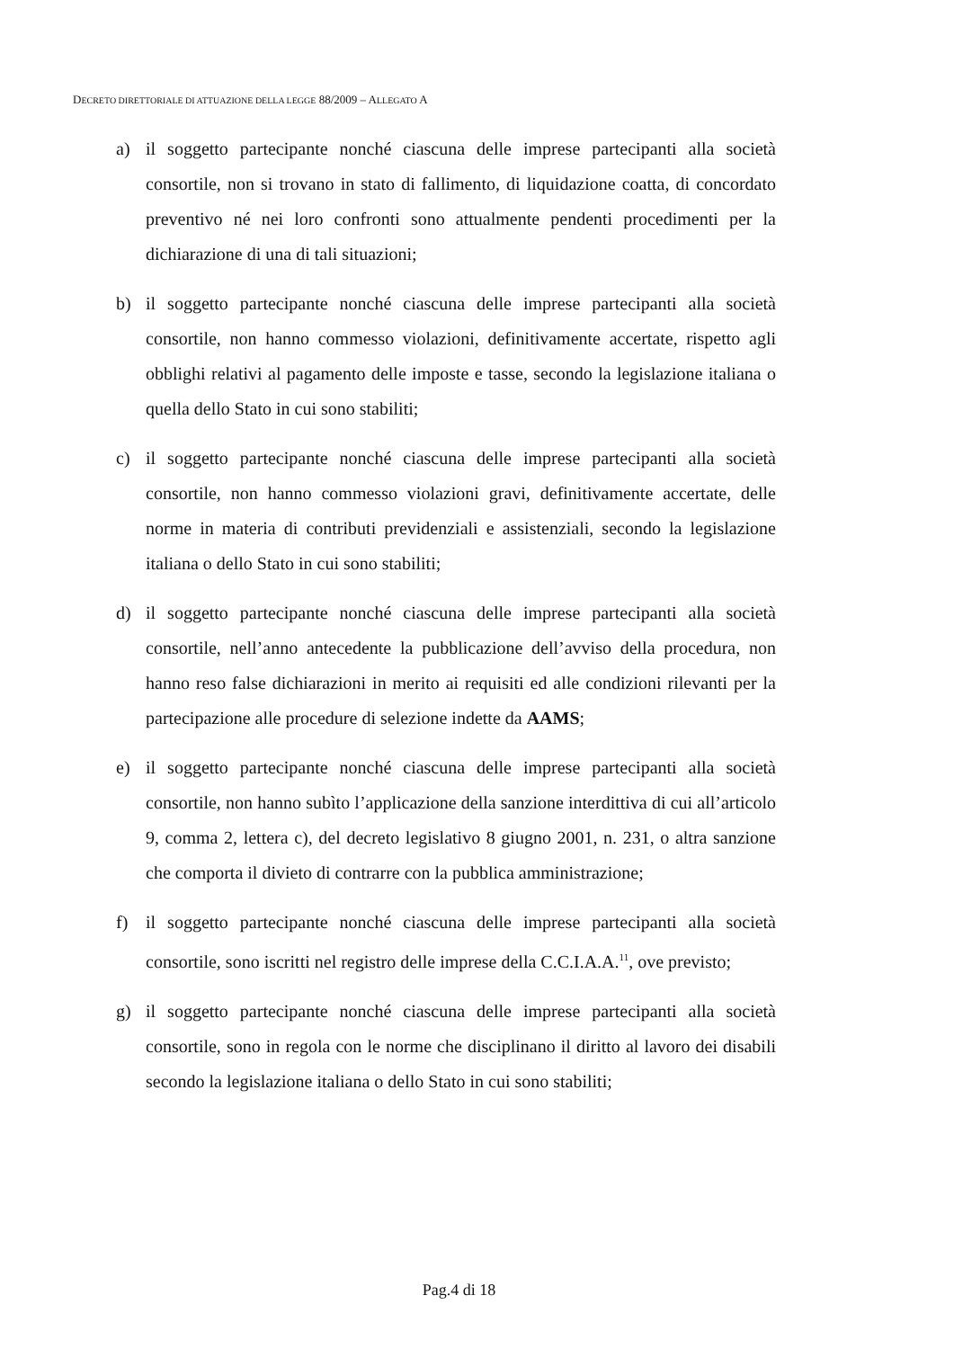DECRETO DIRETTORIALE DI ATTUAZIONE DELLA LEGGE 88/2009 – ALLEGATO A
a) il soggetto partecipante nonché ciascuna delle imprese partecipanti alla società consortile, non si trovano in stato di fallimento, di liquidazione coatta, di concordato preventivo né nei loro confronti sono attualmente pendenti procedimenti per la dichiarazione di una di tali situazioni;
b) il soggetto partecipante nonché ciascuna delle imprese partecipanti alla società consortile, non hanno commesso violazioni, definitivamente accertate, rispetto agli obblighi relativi al pagamento delle imposte e tasse, secondo la legislazione italiana o quella dello Stato in cui sono stabiliti;
c) il soggetto partecipante nonché ciascuna delle imprese partecipanti alla società consortile, non hanno commesso violazioni gravi, definitivamente accertate, delle norme in materia di contributi previdenziali e assistenziali, secondo la legislazione italiana o dello Stato in cui sono stabiliti;
d) il soggetto partecipante nonché ciascuna delle imprese partecipanti alla società consortile, nell’anno antecedente la pubblicazione dell’avviso della procedura, non hanno reso false dichiarazioni in merito ai requisiti ed alle condizioni rilevanti per la partecipazione alle procedure di selezione indette da AAMS;
e) il soggetto partecipante nonché ciascuna delle imprese partecipanti alla società consortile, non hanno subìto l’applicazione della sanzione interdittiva di cui all’articolo 9, comma 2, lettera c), del decreto legislativo 8 giugno 2001, n. 231, o altra sanzione che comporta il divieto di contrarre con la pubblica amministrazione;
f) il soggetto partecipante nonché ciascuna delle imprese partecipanti alla società consortile, sono iscritti nel registro delle imprese della C.C.I.A.A.<sup>11</sup>, ove previsto;
g) il soggetto partecipante nonché ciascuna delle imprese partecipanti alla società consortile, sono in regola con le norme che disciplinano il diritto al lavoro dei disabili secondo la legislazione italiana o dello Stato in cui sono stabiliti;
Pag.4 di 18